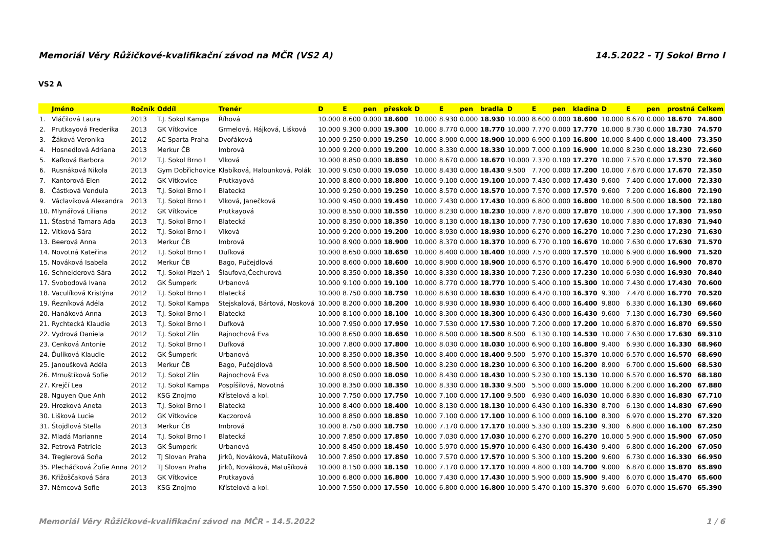Memoriál Věry Růžičkové-kvalifikační závod na MČR (VS2 A) 14.5.2022 - TJ Sokol Brno I
VS2 A
| | Jméno | Ročník | Oddíl | Trenér | D | E | pen | přeskok | D | E | pen | bradla | D | E | pen | kladina | D | E | pen | prostná | Celkem |
| --- | --- | --- | --- | --- | --- | --- | --- | --- | --- | --- | --- | --- | --- | --- | --- | --- | --- | --- | --- | --- | --- |
| 1. | Vláčilová Laura | 2013 | T.J. Sokol Kampa | Říhová | 10.000 | 8.600 | 0.000 | 18.600 | 10.000 | 8.930 | 0.000 | 18.930 | 10.000 | 8.600 | 0.000 | 18.600 | 10.000 | 8.670 | 0.000 | 18.670 | 74.800 |
| 2. | Prutkayová Frederika | 2013 | GK Vítkovice | Grmelová, Hájková, Lišková | 10.000 | 9.300 | 0.000 | 19.300 | 10.000 | 8.770 | 0.000 | 18.770 | 10.000 | 7.770 | 0.000 | 17.770 | 10.000 | 8.730 | 0.000 | 18.730 | 74.570 |
| 3. | Žáková Veronika | 2012 | AC Sparta Praha | Dvořáková | 10.000 | 9.250 | 0.000 | 19.250 | 10.000 | 8.900 | 0.000 | 18.900 | 10.000 | 6.900 | 0.100 | 16.800 | 10.000 | 8.400 | 0.000 | 18.400 | 73.350 |
| 4. | Hosnedlová Adriana | 2013 | Merkur ČB | Imbrová | 10.000 | 9.200 | 0.000 | 19.200 | 10.000 | 8.330 | 0.000 | 18.330 | 10.000 | 7.000 | 0.100 | 16.900 | 10.000 | 8.230 | 0.000 | 18.230 | 72.660 |
| 5. | Kafková Barbora | 2012 | T.J. Sokol Brno I | Vlková | 10.000 | 8.850 | 0.000 | 18.850 | 10.000 | 8.670 | 0.000 | 18.670 | 10.000 | 7.370 | 0.100 | 17.270 | 10.000 | 7.570 | 0.000 | 17.570 | 72.360 |
| 6. | Rusnáková Nikola | 2013 | Gym Dobřichovice | Klabíková, Halounková, Polák | 10.000 | 9.050 | 0.000 | 19.050 | 10.000 | 8.430 | 0.000 | 18.430 | 9.500 | 7.700 | 0.000 | 17.200 | 10.000 | 7.670 | 0.000 | 17.670 | 72.350 |
| 7. | Kantorová Elen | 2012 | GK Vítkovice | Prutkayová | 10.000 | 8.800 | 0.000 | 18.800 | 10.000 | 9.100 | 0.000 | 19.100 | 10.000 | 7.430 | 0.000 | 17.430 | 9.600 | 7.400 | 0.000 | 17.000 | 72.330 |
| 8. | Částková Vendula | 2013 | T.J. Sokol Brno I | Blatecká | 10.000 | 9.250 | 0.000 | 19.250 | 10.000 | 8.570 | 0.000 | 18.570 | 10.000 | 7.570 | 0.000 | 17.570 | 9.600 | 7.200 | 0.000 | 16.800 | 72.190 |
| 9. | Václavíková Alexandra | 2013 | T.J. Sokol Brno I | Vlková, Janečková | 10.000 | 9.450 | 0.000 | 19.450 | 10.000 | 7.430 | 0.000 | 17.430 | 10.000 | 6.800 | 0.000 | 16.800 | 10.000 | 8.500 | 0.000 | 18.500 | 72.180 |
| 10. | Mlynářová Liliana | 2012 | GK Vítkovice | Prutkayová | 10.000 | 8.550 | 0.000 | 18.550 | 10.000 | 8.230 | 0.000 | 18.230 | 10.000 | 7.870 | 0.000 | 17.870 | 10.000 | 7.300 | 0.000 | 17.300 | 71.950 |
| 11. | Šťastná Tamara Ada | 2013 | T.J. Sokol Brno I | Blatecká | 10.000 | 8.350 | 0.000 | 18.350 | 10.000 | 8.130 | 0.000 | 18.130 | 10.000 | 7.730 | 0.100 | 17.630 | 10.000 | 7.830 | 0.000 | 17.830 | 71.940 |
| 12. | Vítková Sára | 2012 | T.J. Sokol Brno I | Vlková | 10.000 | 9.200 | 0.000 | 19.200 | 10.000 | 8.930 | 0.000 | 18.930 | 10.000 | 6.270 | 0.000 | 16.270 | 10.000 | 7.230 | 0.000 | 17.230 | 71.630 |
| 13. | Beerová Anna | 2013 | Merkur ČB | Imbrová | 10.000 | 8.900 | 0.000 | 18.900 | 10.000 | 8.370 | 0.000 | 18.370 | 10.000 | 6.770 | 0.100 | 16.670 | 10.000 | 7.630 | 0.000 | 17.630 | 71.570 |
| 14. | Novotná Kateřina | 2012 | T.J. Sokol Brno I | Dufková | 10.000 | 8.650 | 0.000 | 18.650 | 10.000 | 8.400 | 0.000 | 18.400 | 10.000 | 7.570 | 0.000 | 17.570 | 10.000 | 6.900 | 0.000 | 16.900 | 71.520 |
| 15. | Nováková Isabela | 2012 | Merkur ČB | Bago, Pučejdlová | 10.000 | 8.600 | 0.000 | 18.600 | 10.000 | 8.900 | 0.000 | 18.900 | 10.000 | 6.570 | 0.100 | 16.470 | 10.000 | 6.900 | 0.000 | 16.900 | 70.870 |
| 16. | Schneiderová Sára | 2012 | T.J. Sokol Plzeň 1 | Šlaufová,Čechurová | 10.000 | 8.350 | 0.000 | 18.350 | 10.000 | 8.330 | 0.000 | 18.330 | 10.000 | 7.230 | 0.000 | 17.230 | 10.000 | 6.930 | 0.000 | 16.930 | 70.840 |
| 17. | Svobodová Ivana | 2012 | GK Šumperk | Urbanová | 10.000 | 9.100 | 0.000 | 19.100 | 10.000 | 8.770 | 0.000 | 18.770 | 10.000 | 5.400 | 0.100 | 15.300 | 10.000 | 7.430 | 0.000 | 17.430 | 70.600 |
| 18. | Vaculíková Kristýna | 2012 | T.J. Sokol Brno I | Blatecká | 10.000 | 8.750 | 0.000 | 18.750 | 10.000 | 8.630 | 0.000 | 18.630 | 10.000 | 6.470 | 0.100 | 16.370 | 9.300 | 7.470 | 0.000 | 16.770 | 70.520 |
| 19. | Řezníková Adéla | 2012 | T.J. Sokol Kampa | Stejskalová, Bártová, Nosková | 10.000 | 8.200 | 0.000 | 18.200 | 10.000 | 8.930 | 0.000 | 18.930 | 10.000 | 6.400 | 0.000 | 16.400 | 9.800 | 6.330 | 0.000 | 16.130 | 69.660 |
| 20. | Hanáková Anna | 2013 | T.J. Sokol Brno I | Blatecká | 10.000 | 8.100 | 0.000 | 18.100 | 10.000 | 8.300 | 0.000 | 18.300 | 10.000 | 6.430 | 0.000 | 16.430 | 9.600 | 7.130 | 0.000 | 16.730 | 69.560 |
| 21. | Rychtecká Klaudie | 2013 | T.J. Sokol Brno I | Dufková | 10.000 | 7.950 | 0.000 | 17.950 | 10.000 | 7.530 | 0.000 | 17.530 | 10.000 | 7.200 | 0.000 | 17.200 | 10.000 | 6.870 | 0.000 | 16.870 | 69.550 |
| 22. | Vydrová Daniela | 2012 | T.J. Sokol Zlín | Rajnochová Eva | 10.000 | 8.650 | 0.000 | 18.650 | 10.000 | 8.500 | 0.000 | 18.500 | 8.500 | 6.130 | 0.100 | 14.530 | 10.000 | 7.630 | 0.000 | 17.630 | 69.310 |
| 23. | Cenková Antonie | 2012 | T.J. Sokol Brno I | Dufková | 10.000 | 7.800 | 0.000 | 17.800 | 10.000 | 8.030 | 0.000 | 18.030 | 10.000 | 6.900 | 0.100 | 16.800 | 9.400 | 6.930 | 0.000 | 16.330 | 68.960 |
| 24. | Ďulíková Klaudie | 2012 | GK Šumperk | Urbanová | 10.000 | 8.350 | 0.000 | 18.350 | 10.000 | 8.400 | 0.000 | 18.400 | 9.500 | 5.970 | 0.100 | 15.370 | 10.000 | 6.570 | 0.000 | 16.570 | 68.690 |
| 25. | Janoušková Adéla | 2013 | Merkur ČB | Bago, Pučejdlová | 10.000 | 8.500 | 0.000 | 18.500 | 10.000 | 8.230 | 0.000 | 18.230 | 10.000 | 6.300 | 0.100 | 16.200 | 8.900 | 6.700 | 0.000 | 15.600 | 68.530 |
| 26. | Mrnuštíková Sofie | 2012 | T.J. Sokol Zlín | Rajnochová Eva | 10.000 | 8.050 | 0.000 | 18.050 | 10.000 | 8.430 | 0.000 | 18.430 | 10.000 | 5.230 | 0.100 | 15.130 | 10.000 | 6.570 | 0.000 | 16.570 | 68.180 |
| 27. | Krejčí Lea | 2012 | T.J. Sokol Kampa | Pospíšilová, Novotná | 10.000 | 8.350 | 0.000 | 18.350 | 10.000 | 8.330 | 0.000 | 18.330 | 9.500 | 5.500 | 0.000 | 15.000 | 10.000 | 6.200 | 0.000 | 16.200 | 67.880 |
| 28. | Nguyen Que Anh | 2012 | KSG Znojmo | Křístelová a kol. | 10.000 | 7.750 | 0.000 | 17.750 | 10.000 | 7.100 | 0.000 | 17.100 | 9.500 | 6.930 | 0.400 | 16.030 | 10.000 | 6.830 | 0.000 | 16.830 | 67.710 |
| 29. | Hrozková Aneta | 2013 | T.J. Sokol Brno I | Blatecká | 10.000 | 8.400 | 0.000 | 18.400 | 10.000 | 8.130 | 0.000 | 18.130 | 10.000 | 6.430 | 0.100 | 16.330 | 8.700 | 6.130 | 0.000 | 14.830 | 67.690 |
| 30. | Lišková Lucie | 2012 | GK Vítkovice | Kaczorová | 10.000 | 8.850 | 0.000 | 18.850 | 10.000 | 7.100 | 0.000 | 17.100 | 10.000 | 6.100 | 0.000 | 16.100 | 8.300 | 6.970 | 0.000 | 15.270 | 67.320 |
| 31. | Štojdlová Stella | 2013 | Merkur ČB | Imbrová | 10.000 | 8.750 | 0.000 | 18.750 | 10.000 | 7.170 | 0.000 | 17.170 | 10.000 | 5.330 | 0.100 | 15.230 | 9.300 | 6.800 | 0.000 | 16.100 | 67.250 |
| 32. | Mladá Marianne | 2014 | T.J. Sokol Brno I | Blatecká | 10.000 | 7.850 | 0.000 | 17.850 | 10.000 | 7.030 | 0.000 | 17.030 | 10.000 | 6.270 | 0.000 | 16.270 | 10.000 | 5.900 | 0.000 | 15.900 | 67.050 |
| 32. | Petrová Patricie | 2013 | GK Šumperk | Urbanová | 10.000 | 8.450 | 0.000 | 18.450 | 10.000 | 5.970 | 0.000 | 15.970 | 10.000 | 6.430 | 0.000 | 16.430 | 9.400 | 6.800 | 0.000 | 16.200 | 67.050 |
| 34. | Treglerová Soňa | 2012 | TJ Slovan Praha | Jirků, Nováková, Matušíková | 10.000 | 7.850 | 0.000 | 17.850 | 10.000 | 7.570 | 0.000 | 17.570 | 10.000 | 5.300 | 0.100 | 15.200 | 9.600 | 6.730 | 0.000 | 16.330 | 66.950 |
| 35. | Plecháčková Žofie Anna | 2012 | TJ Slovan Praha | Jirků, Nováková, Matušíková | 10.000 | 8.150 | 0.000 | 18.150 | 10.000 | 7.170 | 0.000 | 17.170 | 10.000 | 4.800 | 0.100 | 14.700 | 9.000 | 6.870 | 0.000 | 15.870 | 65.890 |
| 36. | Křižoščaková Sára | 2013 | GK Vítkovice | Prutkayová | 10.000 | 6.800 | 0.000 | 16.800 | 10.000 | 7.430 | 0.000 | 17.430 | 10.000 | 5.900 | 0.000 | 15.900 | 9.400 | 6.070 | 0.000 | 15.470 | 65.600 |
| 37. | Němcová Sofie | 2013 | KSG Znojmo | Křístelová a kol. | 10.000 | 7.550 | 0.000 | 17.550 | 10.000 | 6.800 | 0.000 | 16.800 | 10.000 | 5.470 | 0.100 | 15.370 | 9.600 | 6.070 | 0.000 | 15.670 | 65.390 |
Memoriál Věry Růžičkové-kvalifikační závod na MČR - 14.5.2022 1 / 6